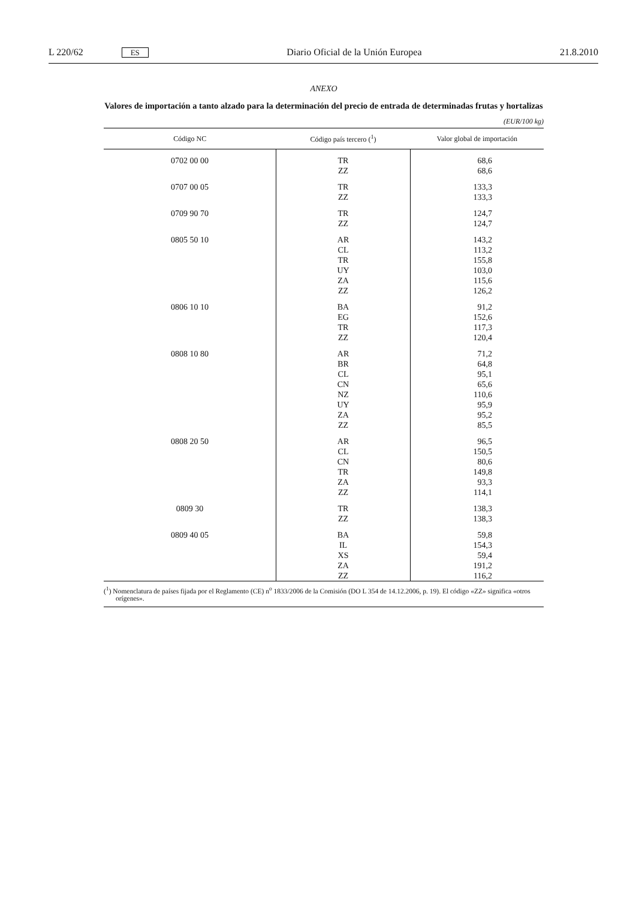L 220/62 ES Diario Oficial de la Unión Europea 21.8.2010
ANEXO
Valores de importación a tanto alzado para la determinación del precio de entrada de determinadas frutas y hortalizas
(EUR/100 kg)
| Código NC | Código país tercero (<sup>1</sup>) | Valor global de importación |
| --- | --- | --- |
| 0702 00 00 | TR | 68,6 |
| | ZZ | 68,6 |
| 0707 00 05 | TR | 133,3 |
| | ZZ | 133,3 |
| 0709 90 70 | TR | 124,7 |
| | ZZ | 124,7 |
| 0805 50 10 | AR | 143,2 |
| | CL | 113,2 |
| | TR | 155,8 |
| | UY | 103,0 |
| | ZA | 115,6 |
| | ZZ | 126,2 |
| 0806 10 10 | BA | 91,2 |
| | EG | 152,6 |
| | TR | 117,3 |
| | ZZ | 120,4 |
| 0808 10 80 | AR | 71,2 |
| | BR | 64,8 |
| | CL | 95,1 |
| | CN | 65,6 |
| | NZ | 110,6 |
| | UY | 95,9 |
| | ZA | 95,2 |
| | ZZ | 85,5 |
| 0808 20 50 | AR | 96,5 |
| | CL | 150,5 |
| | CN | 80,6 |
| | TR | 149,8 |
| | ZA | 93,3 |
| | ZZ | 114,1 |
| 0809 30 | TR | 138,3 |
| | ZZ | 138,3 |
| 0809 40 05 | BA | 59,8 |
| | IL | 154,3 |
| | XS | 59,4 |
| | ZA | 191,2 |
| | ZZ | 116,2 |
(<sup>1</sup>) Nomenclatura de países fijada por el Reglamento (CE) n<sup>o</sup> 1833/2006 de la Comisión (DO L 354 de 14.12.2006, p. 19). El código «ZZ» significa «otros orígenes».